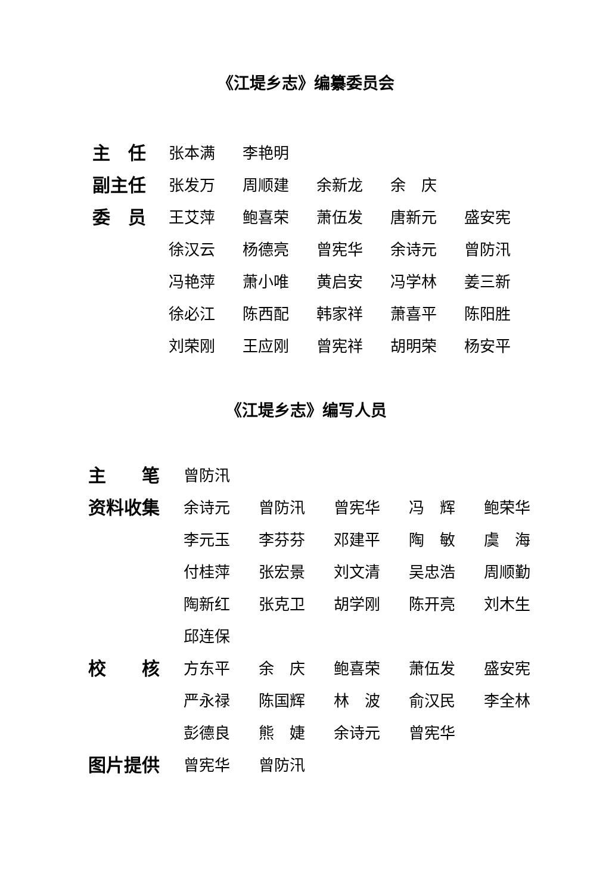《江堤乡志》编纂委员会
| 主 任 | 张本满 | 李艳明 | | | |
| 副主任 | 张发万 | 周顺建 | 余新龙 | 余 庆 | |
| 委 员 | 王艾萍 | 鲍喜荣 | 萧伍发 | 唐新元 | 盛安宪 |
| | 徐汉云 | 杨德亮 | 曾宪华 | 余诗元 | 曾防汛 |
| | 冯艳萍 | 萧小唯 | 黄启安 | 冯学林 | 姜三新 |
| | 徐必江 | 陈西配 | 韩家祥 | 萧喜平 | 陈阳胜 |
| | 刘荣刚 | 王应刚 | 曾宪祥 | 胡明荣 | 杨安平 |
《江堤乡志》编写人员
| 主 笔 | 曾防汛 | | | | |
| 资料收集 | 余诗元 | 曾防汛 | 曾宪华 | 冯 辉 | 鲍荣华 |
| | 李元玉 | 李芬芬 | 邓建平 | 陶 敏 | 虞 海 |
| | 付桂萍 | 张宏景 | 刘文清 | 吴忠浩 | 周顺勤 |
| | 陶新红 | 张克卫 | 胡学刚 | 陈开亮 | 刘木生 |
| | 邱连保 | | | | |
| 校 核 | 方东平 | 余 庆 | 鲍喜荣 | 萧伍发 | 盛安宪 |
| | 严永禄 | 陈国辉 | 林 波 | 俞汉民 | 李全林 |
| | 彭德良 | 熊 婕 | 余诗元 | 曾宪华 | |
| 图片提供 | 曾宪华 | 曾防汛 | | | |